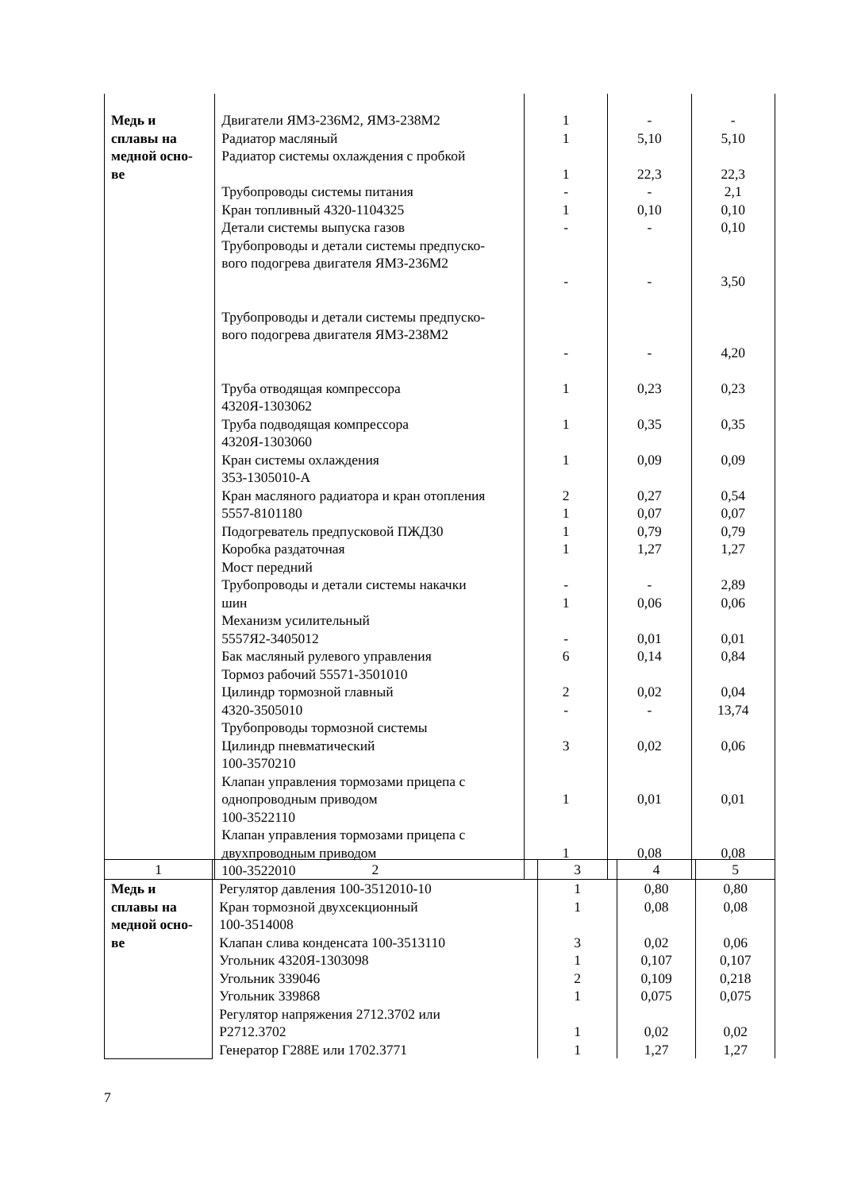| Медь и сплавы на медной осно- ве | Двигатели ЯМЗ-236М2, ЯМЗ-238М2 Радиатор масляный Радиатор системы охлаждения с пробкой Трубопроводы системы питания Кран топливный 4320-1104325 Детали системы выпуска газов Трубопроводы и детали системы предпуско- вого подогрева двигателя ЯМЗ-236М2 Трубопроводы и детали системы предпуско- вого подогрева двигателя ЯМЗ-238М2 Труба отводящая компрессора 4320Я-1303062 Труба подводящая компрессора 4320Я-1303060 Кран системы охлаждения 353-1305010-А Кран масляного радиатора и кран отопления 5557-8101180 Подогреватель предпусковой ПЖД30 Коробка раздаточная Мост передний Трубопроводы и детали системы накачки шин Механизм усилительный 5557Я2-3405012 Бак масляный рулевого управления Тормоз рабочий 55571-3501010 Цилиндр тормозной главный 4320-3505010 Трубопроводы тормозной системы Цилиндр пневматический 100-3570210 Клапан управления тормозами прицепа с однопроводным приводом 100-3522110 Клапан управления тормозами прицепа с двухпроводным приводом 100-3522010 | 1 1 1 - 1 - - - 1 1 1 2 1 1 1 - 1 - 6 2 - 3 1 1 | - 5,10 22,3 - 0,10 - - - 0,23 0,35 0,09 0,27 0,07 0,79 1,27 - 0,06 0,01 0,14 0,02 - 0,02 0,01 0,08 | - 5,10 22,3 2,1 0,10 0,10 3,50 4,20 0,23 0,35 0,09 0,54 0,07 0,79 1,27 2,89 0,06 0,01 0,84 0,04 13,74 0,06 0,01 0,08 |
| 1 | 2 | 3 | 4 | 5 |
| --- | --- | --- | --- | --- |
| Медь и сплавы на медной осно- ве | Регулятор давления 100-3512010-10 Кран тормозной двухсекционный 100-3514008 Клапан слива конденсата 100-3513110 Угольник 4320Я-1303098 Угольник 339046 Угольник 339868 Регулятор напряжения 2712.3702 или Р2712.3702 Генератор Г288Е или 1702.3771 | 1 1 3 1 2 1 1 1 | 0,80 0,08 0,02 0,107 0,109 0,075 0,02 1,27 | 0,80 0,08 0,06 0,107 0,218 0,075 0,02 1,27 |
7